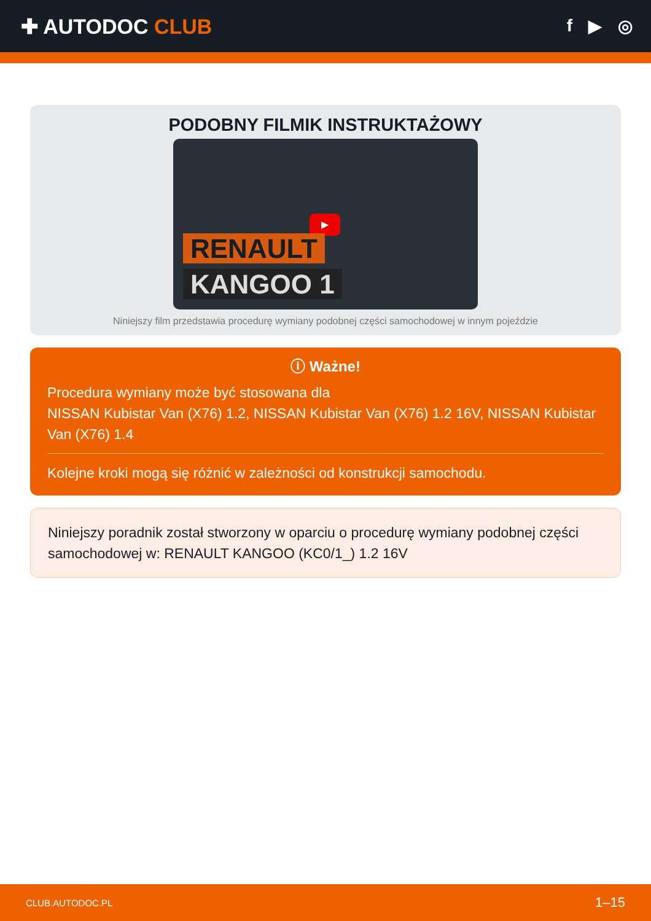✚ AUTODOC CLUB
f ▶ ◎
PODOBNY FILMIK INSTRUKTAŻOWY
▶
RENAULT
KANGOO 1
Niniejszy film przedstawia procedurę wymiany podobnej części samochodowej w innym pojeździe
ⓘ Ważne!
Procedura wymiany może być stosowana dla
NISSAN Kubistar Van (X76) 1.2, NISSAN Kubistar Van (X76) 1.2 16V, NISSAN Kubistar Van (X76) 1.4
Kolejne kroki mogą się różnić w zależności od konstrukcji samochodu.
Niniejszy poradnik został stworzony w oparciu o procedurę wymiany podobnej części samochodowej w: RENAULT KANGOO (KC0/1_) 1.2 16V
CLUB.AUTODOC.PL 1–15